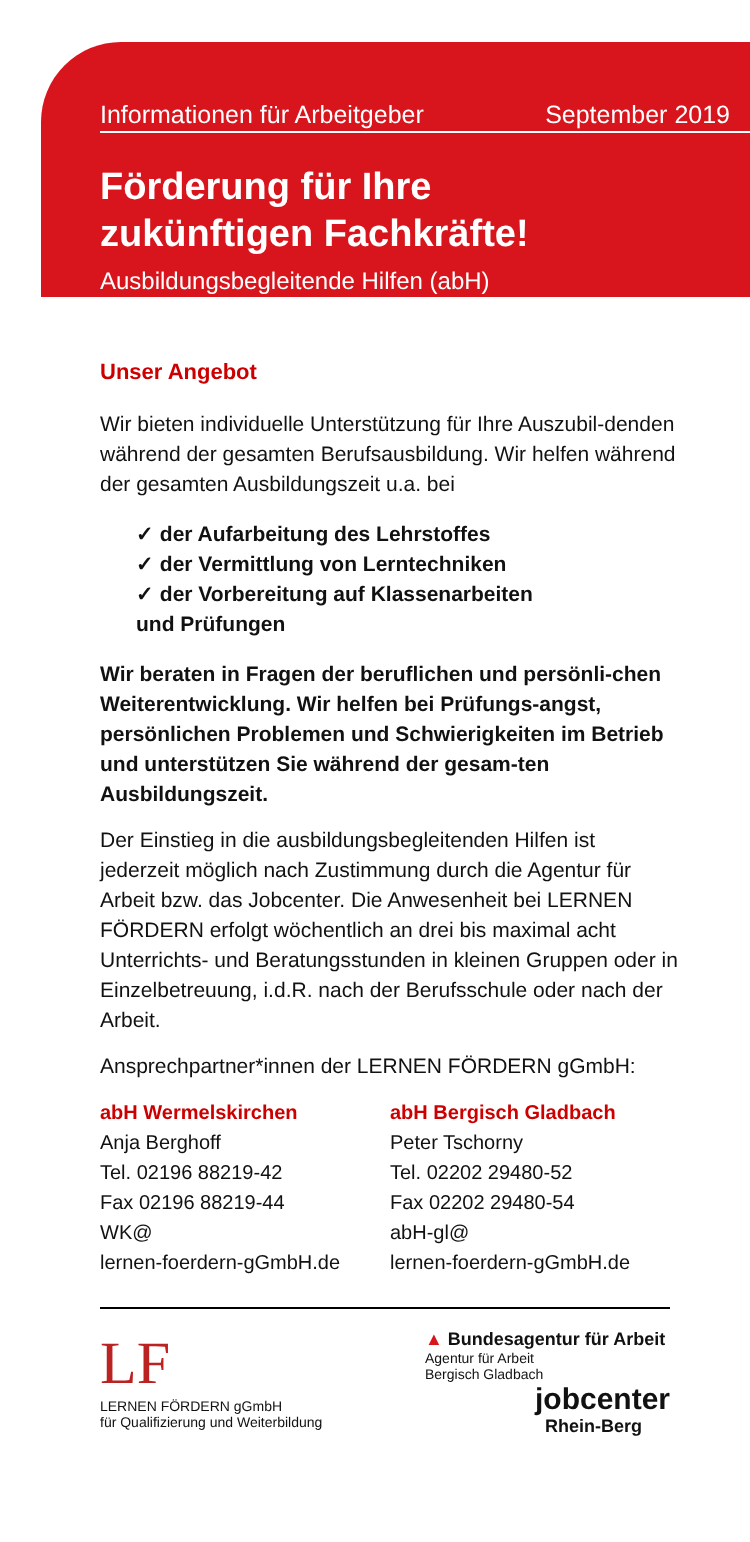Informationen für Arbeitgeber September 2019
Förderung für Ihre
zukünftigen Fachkräfte!
Ausbildungsbegleitende Hilfen (abH)
Unser Angebot
Wir bieten individuelle Unterstützung für Ihre Auszubil-denden während der gesamten Berufsausbildung. Wir helfen während der gesamten Ausbildungszeit u.a. bei
✓ der Aufarbeitung des Lehrstoffes
✓ der Vermittlung von Lerntechniken
✓ der Vorbereitung auf Klassenarbeiten
und Prüfungen
Wir beraten in Fragen der beruflichen und persönli-chen Weiterentwicklung. Wir helfen bei Prüfungs-angst, persönlichen Problemen und Schwierigkeiten im Betrieb und unterstützen Sie während der gesam-ten Ausbildungszeit.
Der Einstieg in die ausbildungsbegleitenden Hilfen ist jederzeit möglich nach Zustimmung durch die Agentur für Arbeit bzw. das Jobcenter. Die Anwesenheit bei LERNEN FÖRDERN erfolgt wöchentlich an drei bis maximal acht Unterrichts- und Beratungsstunden in kleinen Gruppen oder in Einzelbetreuung, i.d.R. nach der Berufsschule oder nach der Arbeit.
Ansprechpartner*innen der LERNEN FÖRDERN gGmbH:
abH Wermelskirchen
Anja Berghoff
Tel. 02196 88219-42
Fax 02196 88219-44
WK@
lernen-foerdern-gGmbH.de
abH Bergisch Gladbach
Peter Tschorny
Tel. 02202 29480-52
Fax 02202 29480-54
abH-gl@
lernen-foerdern-gGmbH.de
LF
LERNEN FÖRDERN gGmbH
für Qualifizierung und Weiterbildung
▲ Bundesagentur für Arbeit
Agentur für Arbeit
Bergisch Gladbach
jobcenter
Rhein-Berg